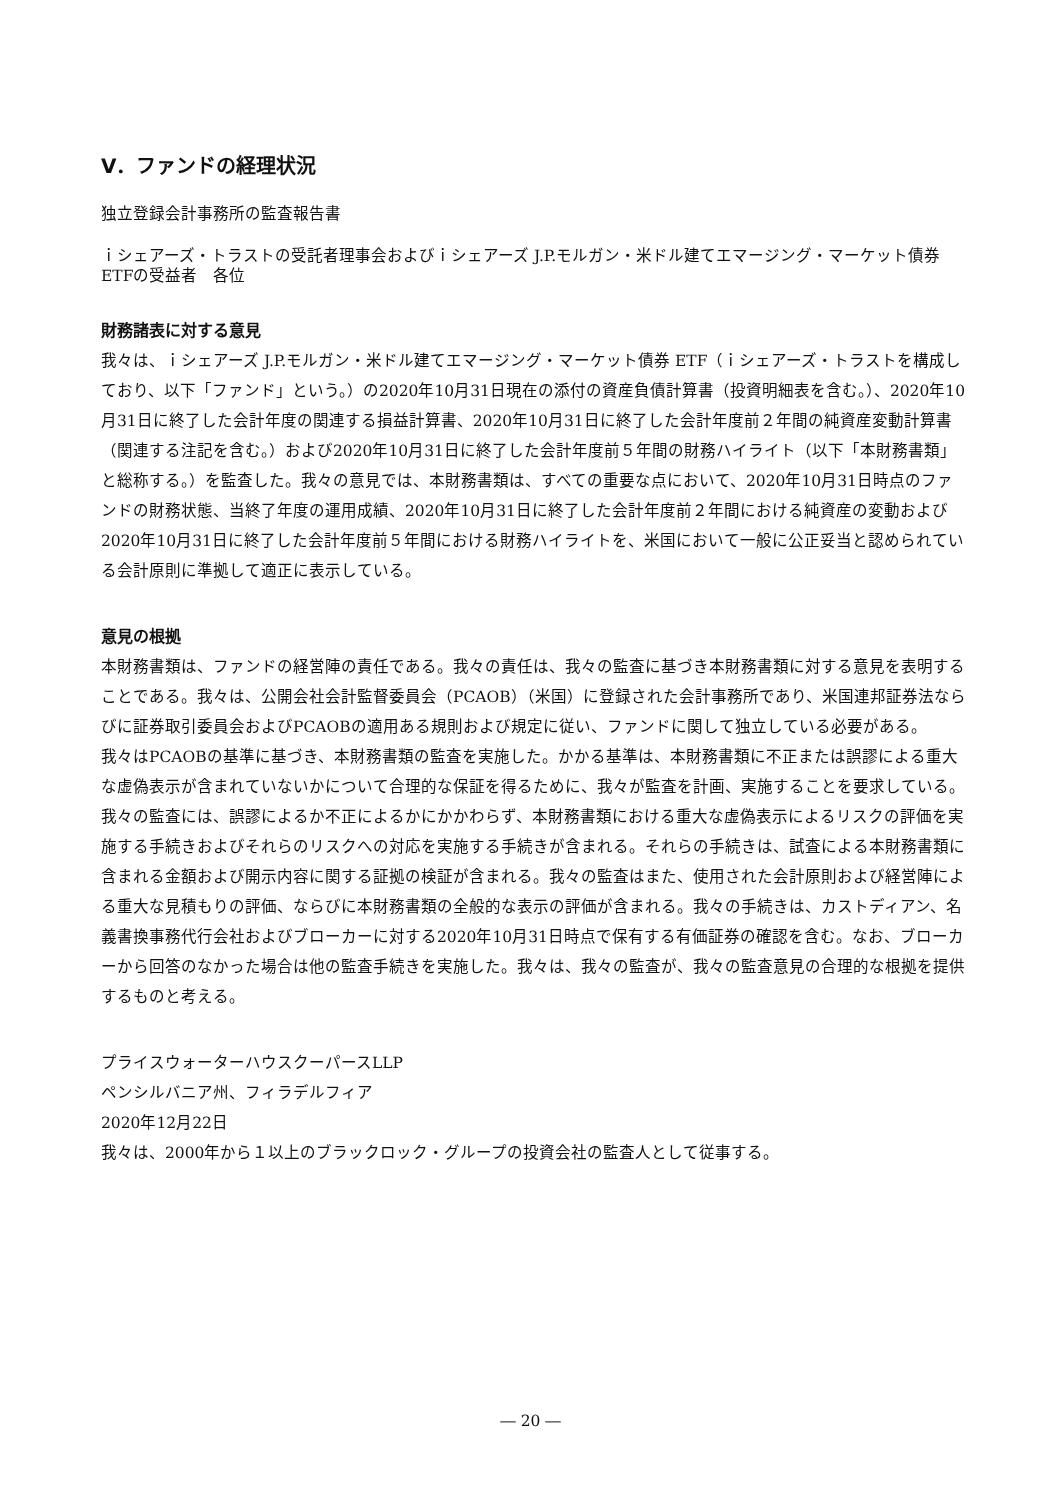Ⅴ．ファンドの経理状況
独立登録会計事務所の監査報告書
ｉシェアーズ・トラストの受託者理事会およびｉシェアーズ J.P.モルガン・米ドル建てエマージング・マーケット債券 ETFの受益者　各位
財務諸表に対する意見
我々は、ｉシェアーズ J.P.モルガン・米ドル建てエマージング・マーケット債券 ETF（ｉシェアーズ・トラストを構成しており、以下「ファンド」という。）の2020年10月31日現在の添付の資産負債計算書（投資明細表を含む。）、2020年10月31日に終了した会計年度の関連する損益計算書、2020年10月31日に終了した会計年度前２年間の純資産変動計算書（関連する注記を含む。）および2020年10月31日に終了した会計年度前５年間の財務ハイライト（以下「本財務書類」と総称する。）を監査した。我々の意見では、本財務書類は、すべての重要な点において、2020年10月31日時点のファンドの財務状態、当終了年度の運用成績、2020年10月31日に終了した会計年度前２年間における純資産の変動および2020年10月31日に終了した会計年度前５年間における財務ハイライトを、米国において一般に公正妥当と認められている会計原則に準拠して適正に表示している。
意見の根拠
本財務書類は、ファンドの経営陣の責任である。我々の責任は、我々の監査に基づき本財務書類に対する意見を表明することである。我々は、公開会社会計監督委員会（PCAOB）（米国）に登録された会計事務所であり、米国連邦証券法ならびに証券取引委員会およびPCAOBの適用ある規則および規定に従い、ファンドに関して独立している必要がある。
我々はPCAOBの基準に基づき、本財務書類の監査を実施した。かかる基準は、本財務書類に不正または誤謬による重大な虚偽表示が含まれていないかについて合理的な保証を得るために、我々が監査を計画、実施することを要求している。
我々の監査には、誤謬によるか不正によるかにかかわらず、本財務書類における重大な虚偽表示によるリスクの評価を実施する手続きおよびそれらのリスクへの対応を実施する手続きが含まれる。それらの手続きは、試査による本財務書類に含まれる金額および開示内容に関する証拠の検証が含まれる。我々の監査はまた、使用された会計原則および経営陣による重大な見積もりの評価、ならびに本財務書類の全般的な表示の評価が含まれる。我々の手続きは、カストディアン、名義書換事務代行会社およびブローカーに対する2020年10月31日時点で保有する有価証券の確認を含む。なお、ブローカーから回答のなかった場合は他の監査手続きを実施した。我々は、我々の監査が、我々の監査意見の合理的な根拠を提供するものと考える。
プライスウォーターハウスクーパースLLP
ペンシルバニア州、フィラデルフィア
2020年12月22日
我々は、2000年から１以上のブラックロック・グループの投資会社の監査人として従事する。
― 20 ―